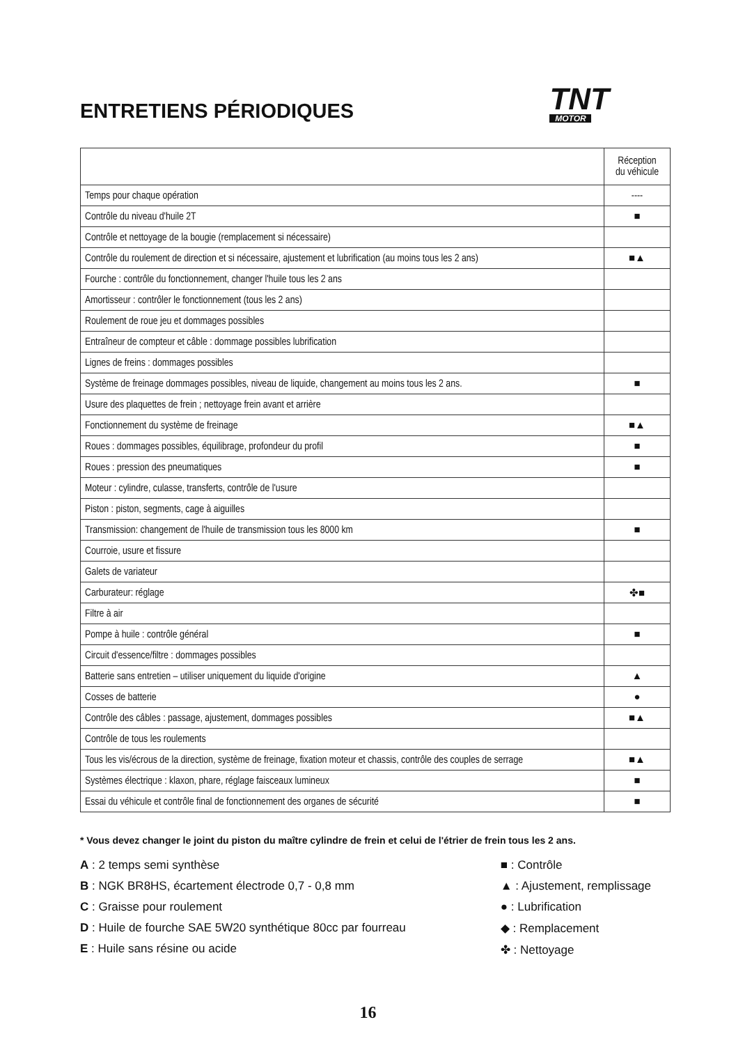ENTRETIENS PÉRIODIQUES
TNT
MOTOR
| | Réception du véhicule |
| --- | --- |
| Temps pour chaque opération | ---- |
| Contrôle du niveau d'huile 2T | ■ |
| Contrôle et nettoyage de la bougie (remplacement si nécessaire) | |
| Contrôle du roulement de direction et si nécessaire, ajustement et lubrification (au moins tous les 2 ans) | ■▲ |
| Fourche : contrôle du fonctionnement, changer l'huile tous les 2 ans | |
| Amortisseur : contrôler le fonctionnement (tous les 2 ans) | |
| Roulement de roue jeu et dommages possibles | |
| Entraîneur de compteur et câble : dommage possibles lubrification | |
| Lignes de freins : dommages possibles | |
| Système de freinage dommages possibles, niveau de liquide, changement au moins tous les 2 ans. | ■ |
| Usure des plaquettes de frein ; nettoyage frein avant et arrière | |
| Fonctionnement du système de freinage | ■▲ |
| Roues : dommages possibles, équilibrage, profondeur du profil | ■ |
| Roues : pression des pneumatiques | ■ |
| Moteur : cylindre, culasse, transferts, contrôle de l'usure | |
| Piston : piston, segments, cage à aiguilles | |
| Transmission: changement de l'huile de transmission tous les 8000 km | ■ |
| Courroie, usure et fissure | |
| Galets de variateur | |
| Carburateur: réglage | ✤■ |
| Filtre à air | |
| Pompe à huile : contrôle général | ■ |
| Circuit d'essence/filtre : dommages possibles | |
| Batterie sans entretien – utiliser uniquement du liquide d'origine | ▲ |
| Cosses de batterie | ● |
| Contrôle des câbles : passage, ajustement, dommages possibles | ■▲ |
| Contrôle de tous les roulements | |
| Tous les vis/écrous de la direction, système de freinage, fixation moteur et chassis, contrôle des couples de serrage | ■▲ |
| Systèmes électrique : klaxon, phare, réglage faisceaux lumineux | ■ |
| Essai du véhicule et contrôle final de fonctionnement des organes de sécurité | ■ |
* Vous devez changer le joint du piston du maître cylindre de frein et celui de l'étrier de frein tous les 2 ans.
A : 2 temps semi synthèse
B : NGK BR8HS, écartement électrode 0,7 - 0,8 mm
C : Graisse pour roulement
D : Huile de fourche SAE 5W20 synthétique 80cc par fourreau
E : Huile sans résine ou acide
■ : Contrôle
▲ : Ajustement, remplissage
● : Lubrification
◆ : Remplacement
✤ : Nettoyage
16